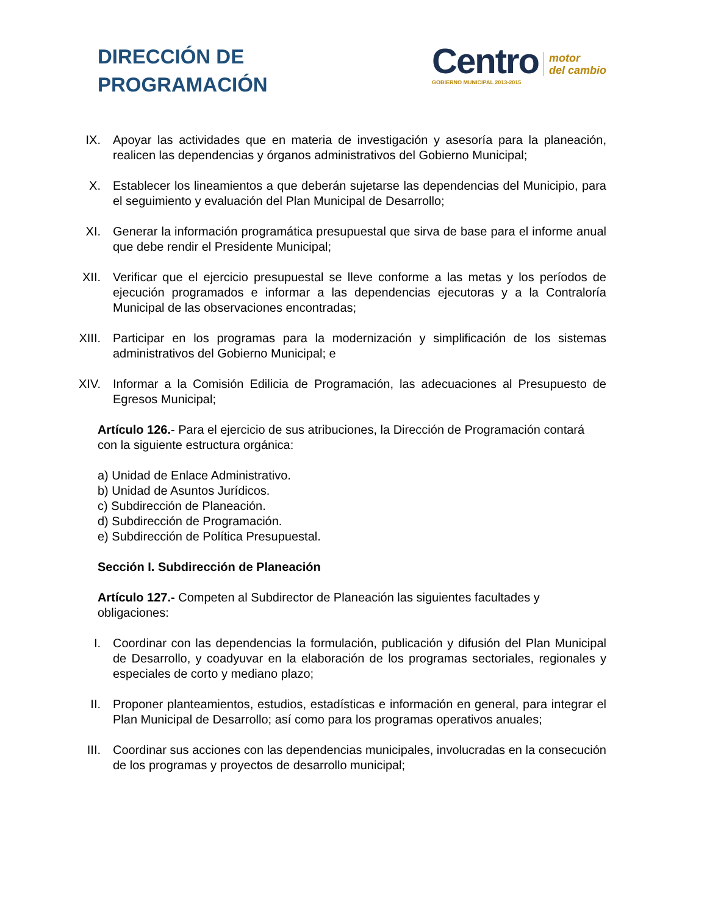DIRECCIÓN DE
PROGRAMACIÓN
Centro
GOBIERNO MUNICIPAL 2013-2015
motor
del cambio
IX. Apoyar las actividades que en materia de investigación y asesoría para la planeación, realicen las dependencias y órganos administrativos del Gobierno Municipal;
X. Establecer los lineamientos a que deberán sujetarse las dependencias del Municipio, para el seguimiento y evaluación del Plan Municipal de Desarrollo;
XI. Generar la información programática presupuestal que sirva de base para el informe anual que debe rendir el Presidente Municipal;
XII.
Verificar que el ejercicio presupuestal se lleve conforme a las metas y los períodos de ejecución programados e informar a las dependencias ejecutoras y a la Contraloría Municipal de las observaciones encontradas;
XIII.
Participar en los programas para la modernización y simplificación de los sistemas administrativos del Gobierno Municipal; e
XIV.
Informar a la Comisión Edilicia de Programación, las adecuaciones al Presupuesto de Egresos Municipal;
Artículo 126.- Para el ejercicio de sus atribuciones, la Dirección de Programación contará con la siguiente estructura orgánica:
a) Unidad de Enlace Administrativo.
b) Unidad de Asuntos Jurídicos.
c) Subdirección de Planeación.
d) Subdirección de Programación.
e) Subdirección de Política Presupuestal.
Sección I. Subdirección de Planeación
Artículo 127.- Competen al Subdirector de Planeación las siguientes facultades y obligaciones:
I. Coordinar con las dependencias la formulación, publicación y difusión del Plan Municipal de Desarrollo, y coadyuvar en la elaboración de los programas sectoriales, regionales y especiales de corto y mediano plazo;
II. Proponer planteamientos, estudios, estadísticas e información en general, para integrar el Plan Municipal de Desarrollo; así como para los programas operativos anuales;
III.
Coordinar sus acciones con las dependencias municipales, involucradas en la consecución de los programas y proyectos de desarrollo municipal;